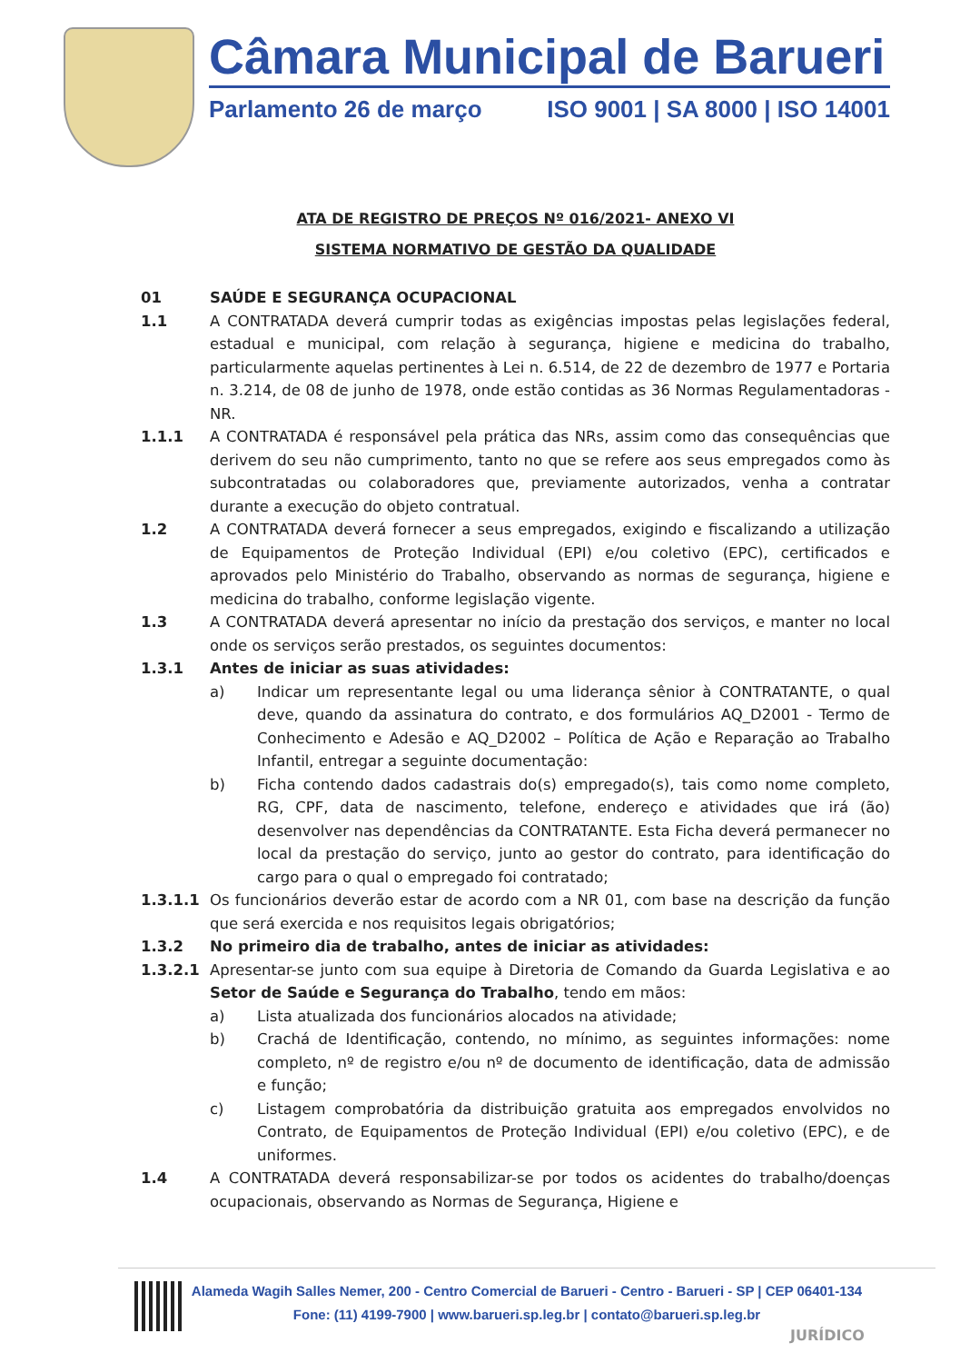Câmara Municipal de Barueri
Parlamento 26 de março ISO 9001 | SA 8000 | ISO 14001
ATA DE REGISTRO DE PREÇOS Nº 016/2021- ANEXO VI
SISTEMA NORMATIVO DE GESTÃO DA QUALIDADE
01 SAÚDE E SEGURANÇA OCUPACIONAL
1.1 A CONTRATADA deverá cumprir todas as exigências impostas pelas legislações federal, estadual e municipal, com relação à segurança, higiene e medicina do trabalho, particularmente aquelas pertinentes à Lei n. 6.514, de 22 de dezembro de 1977 e Portaria n. 3.214, de 08 de junho de 1978, onde estão contidas as 36 Normas Regulamentadoras - NR.
1.1.1 A CONTRATADA é responsável pela prática das NRs, assim como das consequências que derivem do seu não cumprimento, tanto no que se refere aos seus empregados como às subcontratadas ou colaboradores que, previamente autorizados, venha a contratar durante a execução do objeto contratual.
1.2 A CONTRATADA deverá fornecer a seus empregados, exigindo e fiscalizando a utilização de Equipamentos de Proteção Individual (EPI) e/ou coletivo (EPC), certificados e aprovados pelo Ministério do Trabalho, observando as normas de segurança, higiene e medicina do trabalho, conforme legislação vigente.
1.3 A CONTRATADA deverá apresentar no início da prestação dos serviços, e manter no local onde os serviços serão prestados, os seguintes documentos:
1.3.1 Antes de iniciar as suas atividades:
a) Indicar um representante legal ou uma liderança sênior à CONTRATANTE, o qual deve, quando da assinatura do contrato, e dos formulários AQ_D2001 - Termo de Conhecimento e Adesão e AQ_D2002 – Política de Ação e Reparação ao Trabalho Infantil, entregar a seguinte documentação:
b) Ficha contendo dados cadastrais do(s) empregado(s), tais como nome completo, RG, CPF, data de nascimento, telefone, endereço e atividades que irá (ão) desenvolver nas dependências da CONTRATANTE. Esta Ficha deverá permanecer no local da prestação do serviço, junto ao gestor do contrato, para identificação do cargo para o qual o empregado foi contratado;
1.3.1.1 Os funcionários deverão estar de acordo com a NR 01, com base na descrição da função que será exercida e nos requisitos legais obrigatórios;
1.3.2 No primeiro dia de trabalho, antes de iniciar as atividades:
1.3.2.1 Apresentar-se junto com sua equipe à Diretoria de Comando da Guarda Legislativa e ao Setor de Saúde e Segurança do Trabalho, tendo em mãos:
a) Lista atualizada dos funcionários alocados na atividade;
b) Crachá de Identificação, contendo, no mínimo, as seguintes informações: nome completo, nº de registro e/ou nº de documento de identificação, data de admissão e função;
c) Listagem comprobatória da distribuição gratuita aos empregados envolvidos no Contrato, de Equipamentos de Proteção Individual (EPI) e/ou coletivo (EPC), e de uniformes.
1.4 A CONTRATADA deverá responsabilizar-se por todos os acidentes do trabalho/doenças ocupacionais, observando as Normas de Segurança, Higiene e
Alameda Wagih Salles Nemer, 200 - Centro Comercial de Barueri - Centro - Barueri - SP | CEP 06401-134
Fone: (11) 4199-7900 | www.barueri.sp.leg.br | contato@barueri.sp.leg.br
JURÍDICO